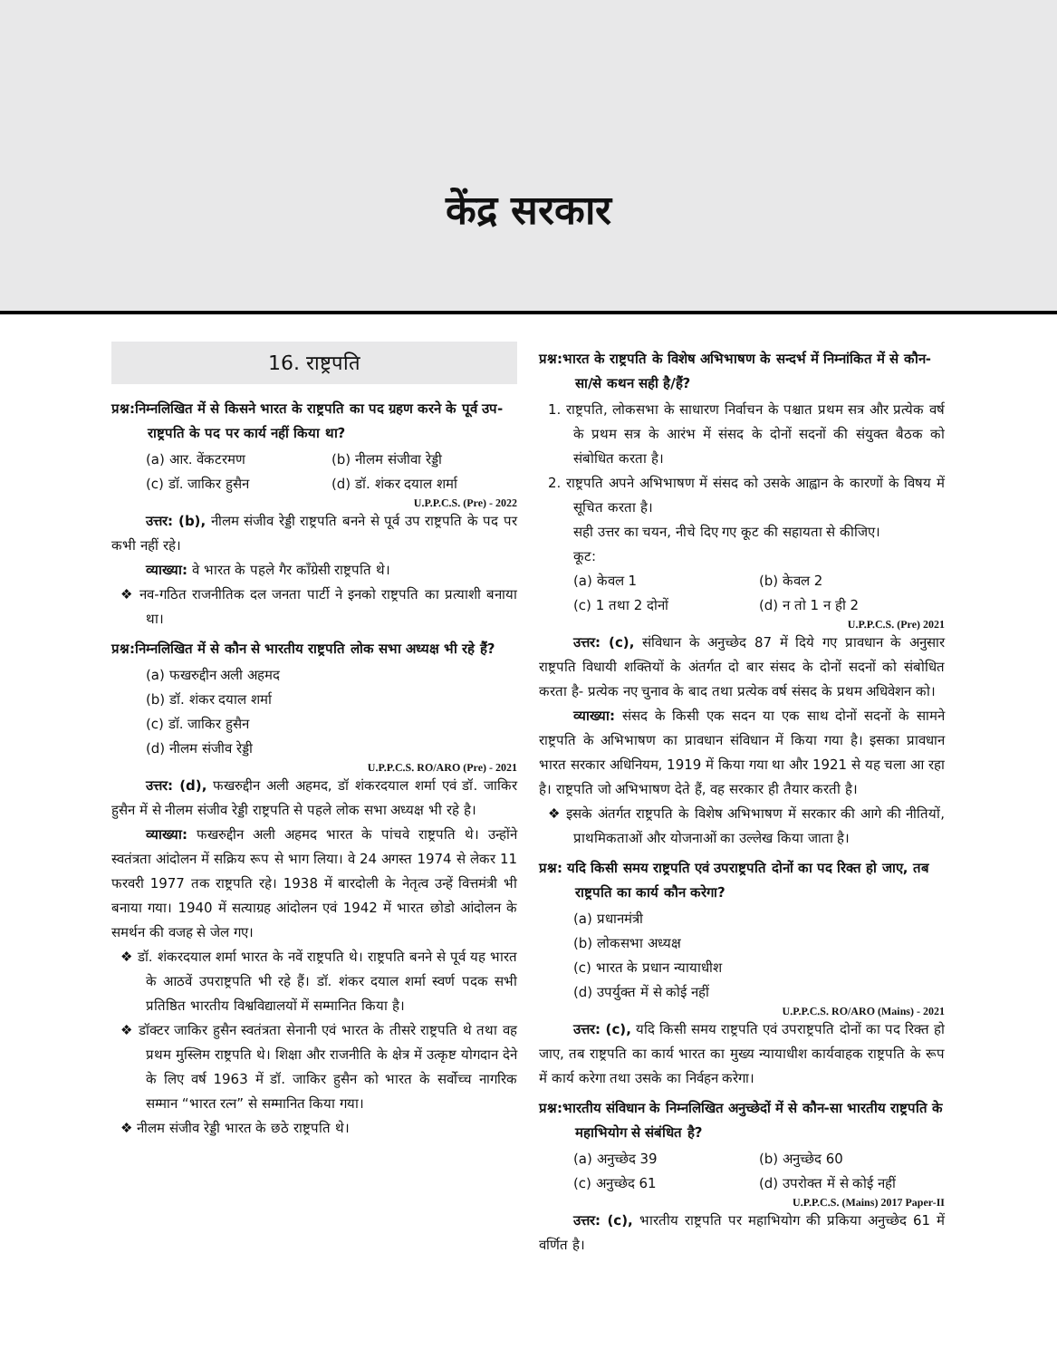केंद्र सरकार
16. राष्ट्रपति
प्रश्न:निम्नलिखित में से किसने भारत के राष्ट्रपति का पद ग्रहण करने के पूर्व उप-राष्ट्रपति के पद पर कार्य नहीं किया था?
(a) आर. वेंकटरमण (b) नीलम संजीवा रेड्डी (c) डॉ. जाकिर हुसैन (d) डॉ. शंकर दयाल शर्मा
U.P.P.C.S. (Pre) - 2022
उत्तर: (b), नीलम संजीव रेड्डी राष्ट्रपति बनने से पूर्व उप राष्ट्रपति के पद पर कभी नहीं रहे।
व्याख्या: वे भारत के पहले गैर कॉंग्रेसी राष्ट्रपति थे।
❖ नव-गठित राजनीतिक दल जनता पार्टी ने इनको राष्ट्रपति का प्रत्याशी बनाया था।
प्रश्न:निम्नलिखित में से कौन से भारतीय राष्ट्रपति लोक सभा अध्यक्ष भी रहे हैं?
(a) फखरुद्दीन अली अहमद
(b) डॉ. शंकर दयाल शर्मा
(c) डॉ. जाकिर हुसैन
(d) नीलम संजीव रेड्डी
U.P.P.C.S. RO/ARO (Pre) - 2021
उत्तर: (d), फखरुद्दीन अली अहमद, डॉ शंकरदयाल शर्मा एवं डॉ. जाकिर हुसैन में से नीलम संजीव रेड्डी राष्ट्रपति से पहले लोक सभा अध्यक्ष भी रहे है।
व्याख्या: फखरुद्दीन अली अहमद भारत के पांचवे राष्ट्रपति थे। उन्होंने स्वतंत्रता आंदोलन में सक्रिय रूप से भाग लिया। वे 24 अगस्त 1974 से लेकर 11 फरवरी 1977 तक राष्ट्रपति रहे। 1938 में बारदोली के नेतृत्व उन्हें वित्तमंत्री भी बनाया गया। 1940 में सत्याग्रह आंदोलन एवं 1942 में भारत छोडो आंदोलन के समर्थन की वजह से जेल गए।
❖ डॉ. शंकरदयाल शर्मा भारत के नवें राष्ट्रपति थे। राष्ट्रपति बनने से पूर्व यह भारत के आठवें उपराष्ट्रपति भी रहे हैं। डॉ. शंकर दयाल शर्मा स्वर्ण पदक सभी प्रतिष्ठित भारतीय विश्वविद्यालयों में सम्मानित किया है।
❖ डॉक्टर जाकिर हुसैन स्वतंत्रता सेनानी एवं भारत के तीसरे राष्ट्रपति थे तथा वह प्रथम मुस्लिम राष्ट्रपति थे। शिक्षा और राजनीति के क्षेत्र में उत्कृष्ट योगदान देने के लिए वर्ष 1963 में डॉ. जाकिर हुसैन को भारत के सर्वोच्च नागरिक सम्मान “भारत रत्न” से सम्मानित किया गया।
❖ नीलम संजीव रेड्डी भारत के छठे राष्ट्रपति थे।
प्रश्न:भारत के राष्ट्रपति के विशेष अभिभाषण के सन्दर्भ में निम्नांकित में से कौन-सा/से कथन सही है/हैं?
1. राष्ट्रपति, लोकसभा के साधारण निर्वाचन के पश्चात प्रथम सत्र और प्रत्येक वर्ष के प्रथम सत्र के आरंभ में संसद के दोनों सदनों की संयुक्त बैठक को संबोधित करता है।
2. राष्ट्रपति अपने अभिभाषण में संसद को उसके आह्वान के कारणों के विषय में सूचित करता है।
सही उत्तर का चयन, नीचे दिए गए कूट की सहायता से कीजिए।
कूट:
(a) केवल 1 (b) केवल 2 (c) 1 तथा 2 दोनों (d) न तो 1 न ही 2
U.P.P.C.S. (Pre) 2021
उत्तर: (c), संविधान के अनुच्छेद 87 में दिये गए प्रावधान के अनुसार राष्ट्रपति विधायी शक्तियों के अंतर्गत दो बार संसद के दोनों सदनों को संबोधित करता है- प्रत्येक नए चुनाव के बाद तथा प्रत्येक वर्ष संसद के प्रथम अधिवेशन को।
व्याख्या: संसद के किसी एक सदन या एक साथ दोनों सदनों के सामने राष्ट्रपति के अभिभाषण का प्रावधान संविधान में किया गया है। इसका प्रावधान भारत सरकार अधिनियम, 1919 में किया गया था और 1921 से यह चला आ रहा है। राष्ट्रपति जो अभिभाषण देते हैं, वह सरकार ही तैयार करती है।
❖ इसके अंतर्गत राष्ट्रपति के विशेष अभिभाषण में सरकार की आगे की नीतियों, प्राथमिकताओं और योजनाओं का उल्लेख किया जाता है।
प्रश्न: यदि किसी समय राष्ट्रपति एवं उपराष्ट्रपति दोनों का पद रिक्त हो जाए, तब राष्ट्रपति का कार्य कौन करेगा?
(a) प्रधानमंत्री
(b) लोकसभा अध्यक्ष
(c) भारत के प्रधान न्यायाधीश
(d) उपर्युक्त में से कोई नहीं
U.P.P.C.S. RO/ARO (Mains) - 2021
उत्तर: (c), यदि किसी समय राष्ट्रपति एवं उपराष्ट्रपति दोनों का पद रिक्त हो जाए, तब राष्ट्रपति का कार्य भारत का मुख्य न्यायाधीश कार्यवाहक राष्ट्रपति के रूप में कार्य करेगा तथा उसके का निर्वहन करेगा।
प्रश्न:भारतीय संविधान के निम्नलिखित अनुच्छेदों में से कौन-सा भारतीय राष्ट्रपति के महाभियोग से संबंधित है?
(a) अनुच्छेद 39 (b) अनुच्छेद 60 (c) अनुच्छेद 61 (d) उपरोक्त में से कोई नहीं
U.P.P.C.S. (Mains) 2017 Paper-II
उत्तर: (c), भारतीय राष्ट्रपति पर महाभियोग की प्रकिया अनुच्छेद 61 में वर्णित है।